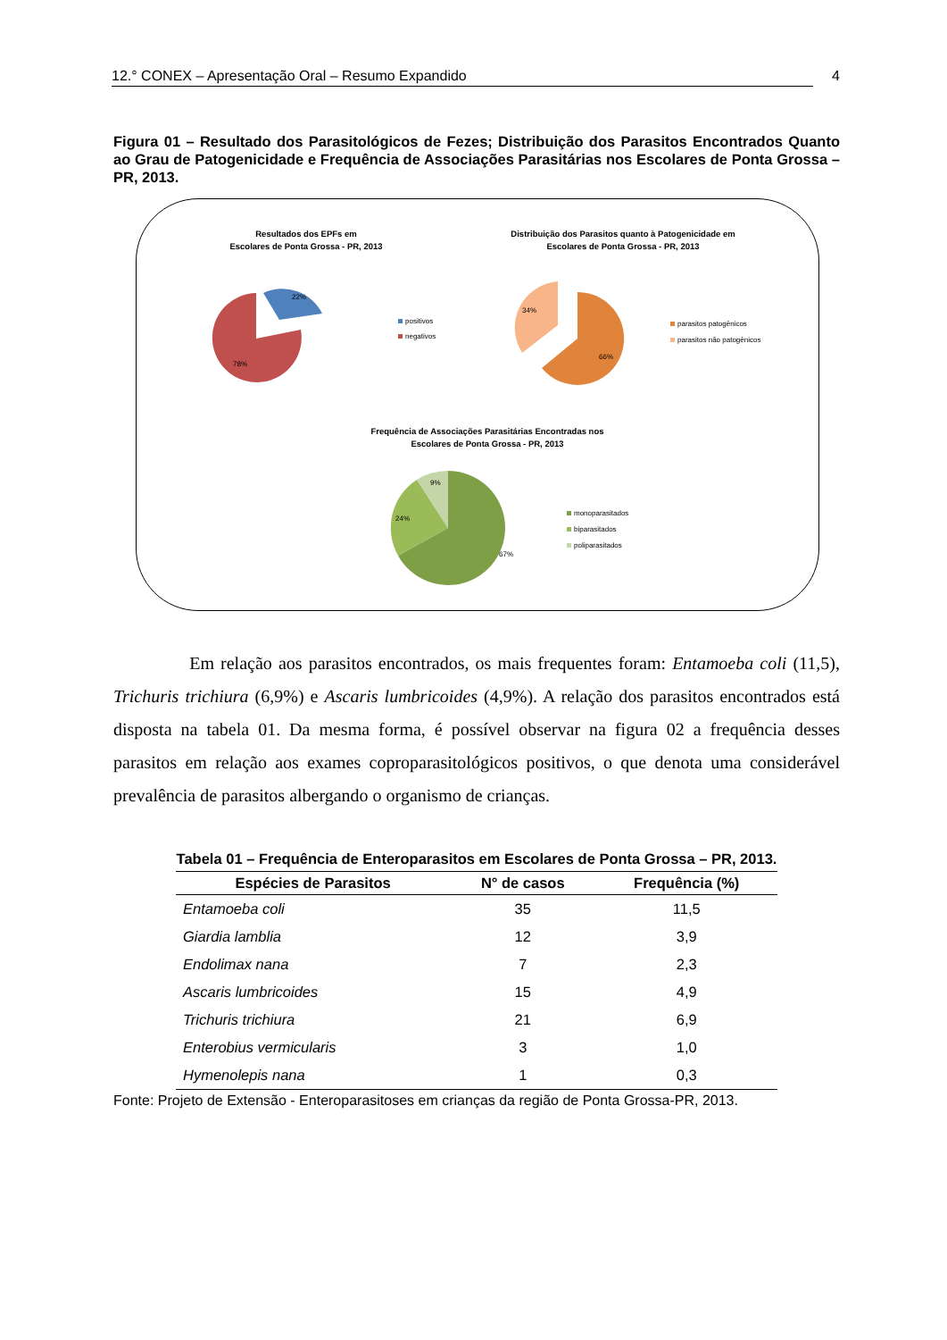12.° CONEX – Apresentação Oral – Resumo Expandido 4
Figura 01 – Resultado dos Parasitológicos de Fezes; Distribuição dos Parasitos Encontrados Quanto ao Grau de Patogenicidade e Frequência de Associações Parasitárias nos Escolares de Ponta Grossa – PR, 2013.
Resultados dos EPFs em
Escolares de Ponta Grossa - PR, 2013
22%
78%
positivos
negativos
Distribuição dos Parasitos quanto à Patogenicidade em
Escolares de Ponta Grossa - PR, 2013
66%
34%
parasitos patogênicos
parasitos não patogênicos
Frequência de Associações Parasitárias Encontradas nos
Escolares de Ponta Grossa - PR, 2013
67%
24%
9%
monoparasitados
biparasitados
poliparasitados
Em relação aos parasitos encontrados, os mais frequentes foram: Entamoeba coli (11,5), Trichuris trichiura (6,9%) e Ascaris lumbricoides (4,9%). A relação dos parasitos encontrados está disposta na tabela 01. Da mesma forma, é possível observar na figura 02 a frequência desses parasitos em relação aos exames coproparasitológicos positivos, o que denota uma considerável prevalência de parasitos albergando o organismo de crianças.
Tabela 01 – Frequência de Enteroparasitos em Escolares de Ponta Grossa – PR, 2013.
| Espécies de Parasitos | N° de casos | Frequência (%) |
| --- | --- | --- |
| Entamoeba coli | 35 | 11,5 |
| Giardia lamblia | 12 | 3,9 |
| Endolimax nana | 7 | 2,3 |
| Ascaris lumbricoides | 15 | 4,9 |
| Trichuris trichiura | 21 | 6,9 |
| Enterobius vermicularis | 3 | 1,0 |
| Hymenolepis nana | 1 | 0,3 |
Fonte: Projeto de Extensão - Enteroparasitoses em crianças da região de Ponta Grossa-PR, 2013.